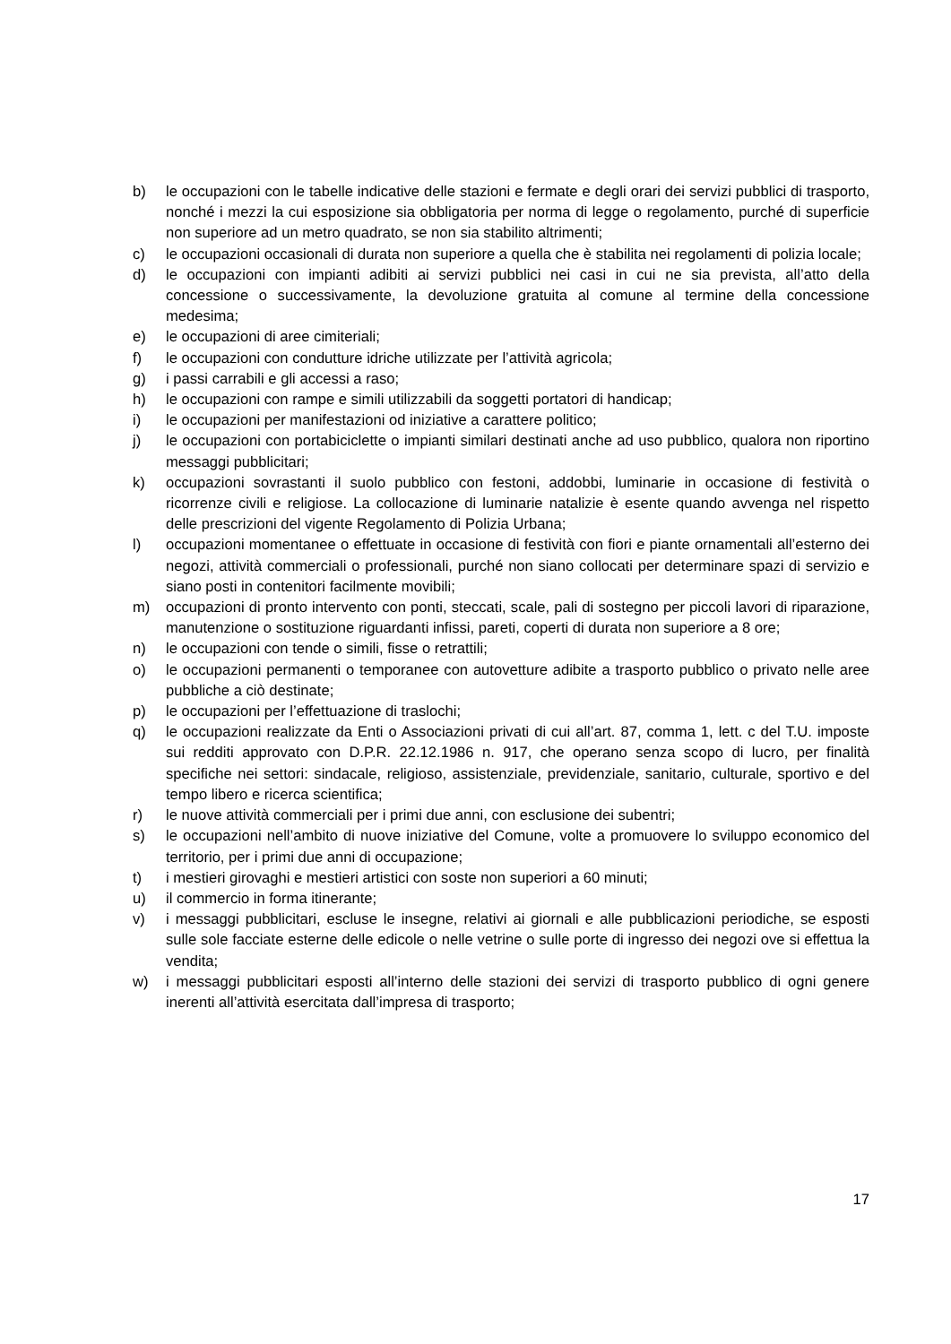b) le occupazioni con le tabelle indicative delle stazioni e fermate e degli orari dei servizi pubblici di trasporto, nonché i mezzi la cui esposizione sia obbligatoria per norma di legge o regolamento, purché di superficie non superiore ad un metro quadrato, se non sia stabilito altrimenti;
c) le occupazioni occasionali di durata non superiore a quella che è stabilita nei regolamenti di polizia locale;
d) le occupazioni con impianti adibiti ai servizi pubblici nei casi in cui ne sia prevista, all’atto della concessione o successivamente, la devoluzione gratuita al comune al termine della concessione medesima;
e) le occupazioni di aree cimiteriali;
f) le occupazioni con condutture idriche utilizzate per l’attività agricola;
g) i passi carrabili e gli accessi a raso;
h) le occupazioni con rampe e simili utilizzabili da soggetti portatori di handicap;
i) le occupazioni per manifestazioni od iniziative a carattere politico;
j) le occupazioni con portabiciclette o impianti similari destinati anche ad uso pubblico, qualora non riportino messaggi pubblicitari;
k) occupazioni sovrastanti il suolo pubblico con festoni, addobbi, luminarie in occasione di festività o ricorrenze civili e religiose. La collocazione di luminarie natalizie è esente quando avvenga nel rispetto delle prescrizioni del vigente Regolamento di Polizia Urbana;
l) occupazioni momentanee o effettuate in occasione di festività con fiori e piante ornamentali all’esterno dei negozi, attività commerciali o professionali, purché non siano collocati per determinare spazi di servizio e siano posti in contenitori facilmente movibili;
m) occupazioni di pronto intervento con ponti, steccati, scale, pali di sostegno per piccoli lavori di riparazione, manutenzione o sostituzione riguardanti infissi, pareti, coperti di durata non superiore a 8 ore;
n) le occupazioni con tende o simili, fisse o retrattili;
o) le occupazioni permanenti o temporanee con autovetture adibite a trasporto pubblico o privato nelle aree pubbliche a ciò destinate;
p) le occupazioni per l’effettuazione di traslochi;
q) le occupazioni realizzate da Enti o Associazioni privati di cui all’art. 87, comma 1, lett. c del T.U. imposte sui redditi approvato con D.P.R. 22.12.1986 n. 917, che operano senza scopo di lucro, per finalità specifiche nei settori: sindacale, religioso, assistenziale, previdenziale, sanitario, culturale, sportivo e del tempo libero e ricerca scientifica;
r) le nuove attività commerciali per i primi due anni, con esclusione dei subentri;
s) le occupazioni nell’ambito di nuove iniziative del Comune, volte a promuovere lo sviluppo economico del territorio, per i primi due anni di occupazione;
t) i mestieri girovaghi e mestieri artistici con soste non superiori a 60 minuti;
u) il commercio in forma itinerante;
v) i messaggi pubblicitari, escluse le insegne, relativi ai giornali e alle pubblicazioni periodiche, se esposti sulle sole facciate esterne delle edicole o nelle vetrine o sulle porte di ingresso dei negozi ove si effettua la vendita;
w) i messaggi pubblicitari esposti all’interno delle stazioni dei servizi di trasporto pubblico di ogni genere inerenti all’attività esercitata dall’impresa di trasporto;
17